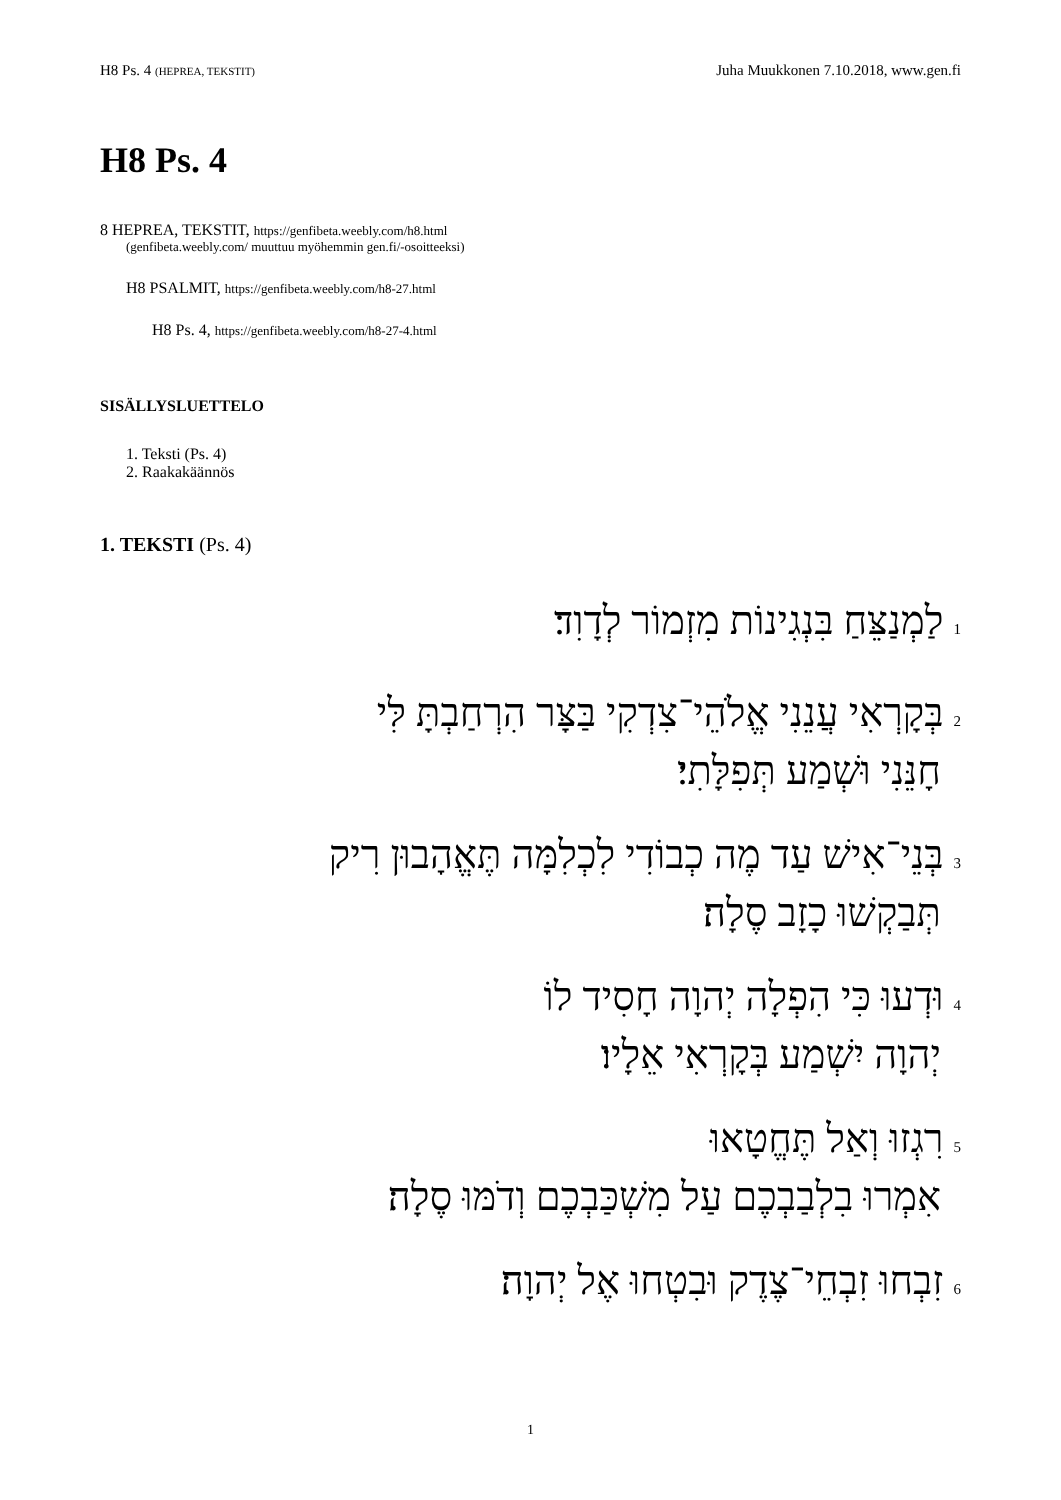H8 Ps. 4 (HEPREA, TEKSTIT) Juha Muukkonen 7.10.2018, www.gen.fi
H8 Ps. 4
8 HEPREA, TEKSTIT, https://genfibeta.weebly.com/h8.html
(genfibeta.weebly.com/ muuttuu myöhemmin gen.fi/-osoitteeksi)
H8 PSALMIT, https://genfibeta.weebly.com/h8-27.html
H8 Ps. 4, https://genfibeta.weebly.com/h8-27-4.html
SISÄLLYSLUETTELO
1. Teksti (Ps. 4)
2. Raakakäännös
1. TEKSTI (Ps. 4)
1 לַמְנַצֵּחַ בִּנְגִינוֹת מִזְמוֹר לְדָוִד׃
2 בְּקָרְאִי עֲנֵנִי אֱלֹהֵי־צִדְקִי בַּצָּר הִרְחַבְתָּ לִּי
חָנֵּנִי וּשְׁמַע תְּפִלָּתִי׃
3 בְּנֵי־אִישׁ עַד מֶה כְבוֹדִי לִכְלִמָּה תֶּאֱהָבוּן רִיק
תְּבַקְשׁוּ כָזָב סֶלָה׃
4 וּדְעוּ כִּי הִפְלָה יְהוָה חָסִיד לוֹ
יְהוָה יִשְׁמַע בְּקָרְאִי אֵלָיו׃
5 רִגְזוּ וְאַל תֶּחֱטָאוּ
אִמְרוּ בִלְבַבְכֶם עַל מִשְׁכַּבְכֶם וְדֹמּוּ סֶלָה׃
6 זִבְחוּ זִבְחֵי־צֶדֶק וּבִטְחוּ אֶל יְהוָה׃
1